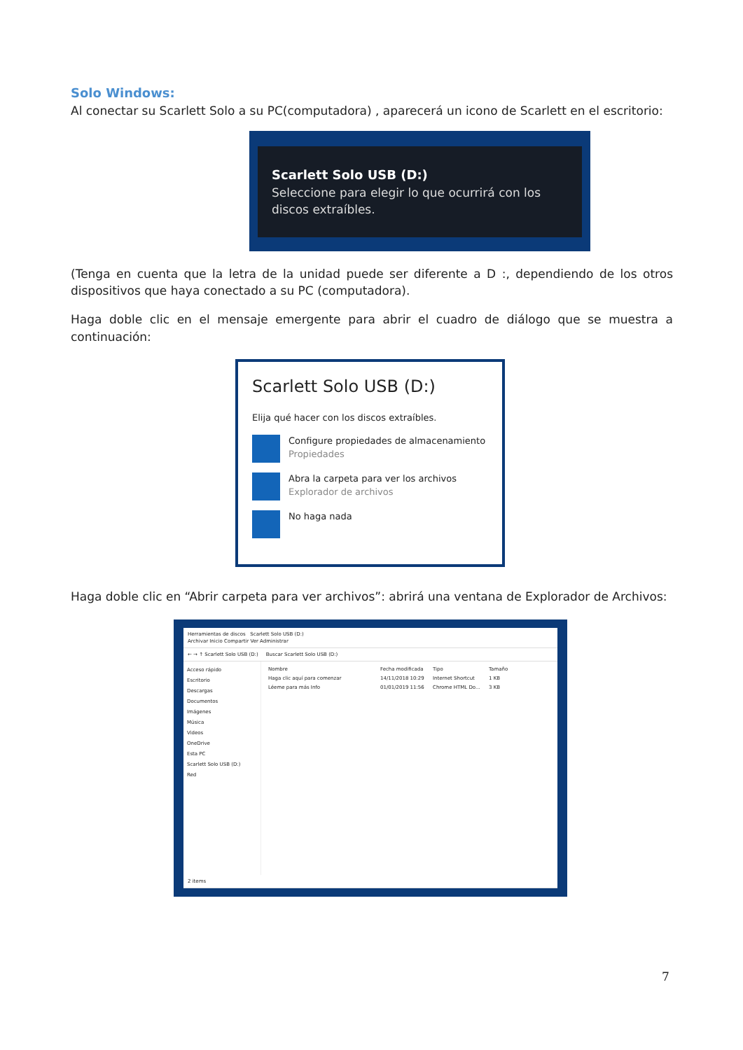Solo Windows:
Al conectar su Scarlett Solo a su PC(computadora) , aparecerá un icono de Scarlett en el escritorio:
Scarlett Solo USB (D:)
Seleccione para elegir lo que ocurrirá con los discos extraíbles.
(Tenga en cuenta que la letra de la unidad puede ser diferente a D :, dependiendo de los otros dispositivos que haya conectado a su PC (computadora).
Haga doble clic en el mensaje emergente para abrir el cuadro de diálogo que se muestra a continuación:
Scarlett Solo USB (D:)
Elija qué hacer con los discos extraíbles.
Configure propiedades de almacenamiento
Propiedades
Abra la carpeta para ver los archivos
Explorador de archivos
No haga nada
Haga doble clic en “Abrir carpeta para ver archivos”: abrirá una ventana de Explorador de Archivos:
Herramientas de discos Scarlett Solo USB (D:)
Archivar Inicio Compartir Ver Administrar
← → ↑ Scarlett Solo USB (D:) Buscar Scarlett Solo USB (D:)
Acceso rápido
Escritorio
Descargas
Documentos
Imágenes
Música
Videos
OneDrive
Esta PC
Scarlett Solo USB (D:)
Red
Nombre Fecha modificada Tipo Tamaño
Haga clic aquí para comenzar 14/11/2018 10:29 Internet Shortcut 1 KB
Léeme para más Info 01/01/2019 11:56 Chrome HTML Do... 3 KB
2 items
7